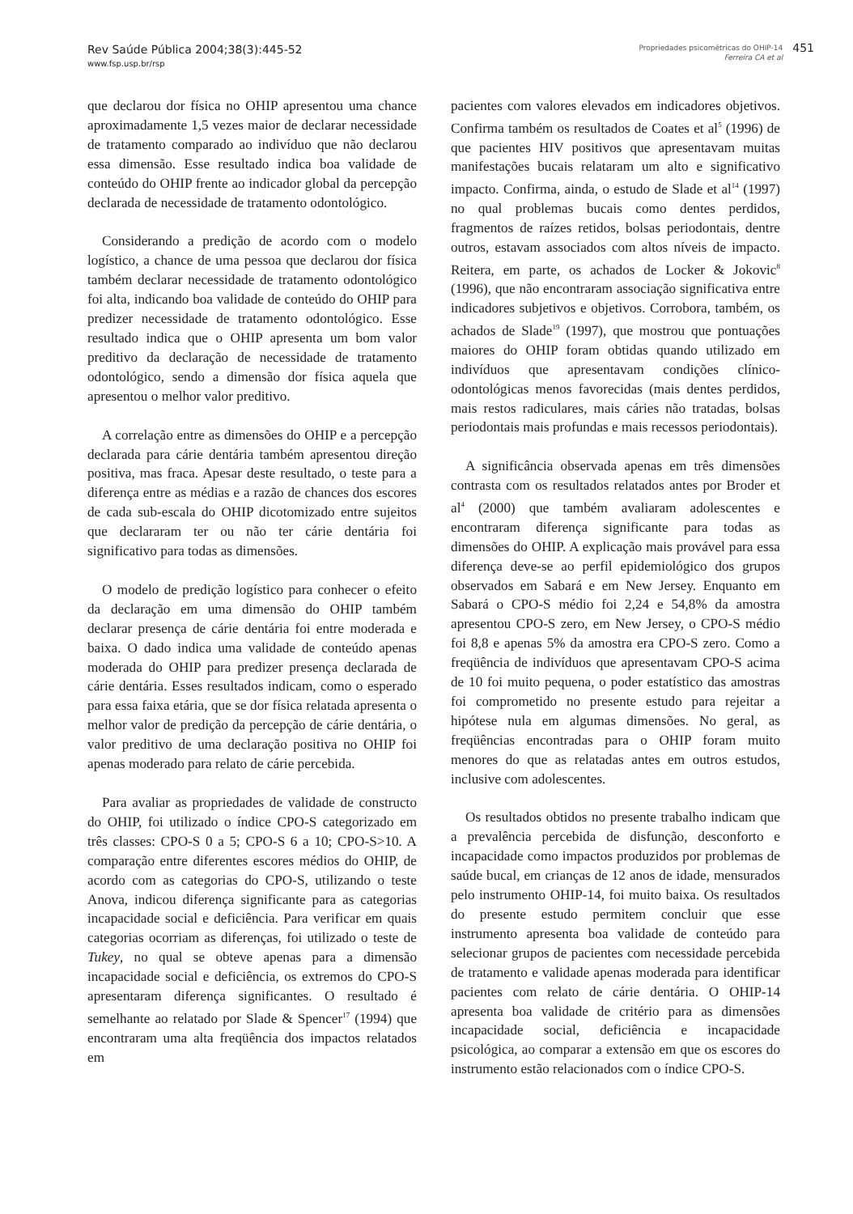Rev Saúde Pública 2004;38(3):445-52
www.fsp.usp.br/rsp
Propriedades psicométricas do OHIP-14
Ferreira CA et al
451
que declarou dor física no OHIP apresentou uma chance aproximadamente 1,5 vezes maior de declarar necessidade de tratamento comparado ao indivíduo que não declarou essa dimensão. Esse resultado indica boa validade de conteúdo do OHIP frente ao indicador global da percepção declarada de necessidade de tratamento odontológico.
Considerando a predição de acordo com o modelo logístico, a chance de uma pessoa que declarou dor física também declarar necessidade de tratamento odontológico foi alta, indicando boa validade de conteúdo do OHIP para predizer necessidade de tratamento odontológico. Esse resultado indica que o OHIP apresenta um bom valor preditivo da declaração de necessidade de tratamento odontológico, sendo a dimensão dor física aquela que apresentou o melhor valor preditivo.
A correlação entre as dimensões do OHIP e a percepção declarada para cárie dentária também apresentou direção positiva, mas fraca. Apesar deste resultado, o teste para a diferença entre as médias e a razão de chances dos escores de cada sub-escala do OHIP dicotomizado entre sujeitos que declararam ter ou não ter cárie dentária foi significativo para todas as dimensões.
O modelo de predição logístico para conhecer o efeito da declaração em uma dimensão do OHIP também declarar presença de cárie dentária foi entre moderada e baixa. O dado indica uma validade de conteúdo apenas moderada do OHIP para predizer presença declarada de cárie dentária. Esses resultados indicam, como o esperado para essa faixa etária, que se dor física relatada apresenta o melhor valor de predição da percepção de cárie dentária, o valor preditivo de uma declaração positiva no OHIP foi apenas moderado para relato de cárie percebida.
Para avaliar as propriedades de validade de constructo do OHIP, foi utilizado o índice CPO-S categorizado em três classes: CPO-S 0 a 5; CPO-S 6 a 10; CPO-S>10. A comparação entre diferentes escores médios do OHIP, de acordo com as categorias do CPO-S, utilizando o teste Anova, indicou diferença significante para as categorias incapacidade social e deficiência. Para verificar em quais categorias ocorriam as diferenças, foi utilizado o teste de Tukey, no qual se obteve apenas para a dimensão incapacidade social e deficiência, os extremos do CPO-S apresentaram diferença significantes. O resultado é semelhante ao relatado por Slade & Spencer<sup>17</sup> (1994) que encontraram uma alta freqüência dos impactos relatados em
pacientes com valores elevados em indicadores objetivos. Confirma também os resultados de Coates et al<sup>5</sup> (1996) de que pacientes HIV positivos que apresentavam muitas manifestações bucais relataram um alto e significativo impacto. Confirma, ainda, o estudo de Slade et al<sup>14</sup> (1997) no qual problemas bucais como dentes perdidos, fragmentos de raízes retidos, bolsas periodontais, dentre outros, estavam associados com altos níveis de impacto. Reitera, em parte, os achados de Locker & Jokovic<sup>8</sup> (1996), que não encontraram associação significativa entre indicadores subjetivos e objetivos. Corrobora, também, os achados de Slade<sup>19</sup> (1997), que mostrou que pontuações maiores do OHIP foram obtidas quando utilizado em indivíduos que apresentavam condições clínico-odontológicas menos favorecidas (mais dentes perdidos, mais restos radiculares, mais cáries não tratadas, bolsas periodontais mais profundas e mais recessos periodontais).
A significância observada apenas em três dimensões contrasta com os resultados relatados antes por Broder et al<sup>4</sup> (2000) que também avaliaram adolescentes e encontraram diferença significante para todas as dimensões do OHIP. A explicação mais provável para essa diferença deve-se ao perfil epidemiológico dos grupos observados em Sabará e em New Jersey. Enquanto em Sabará o CPO-S médio foi 2,24 e 54,8% da amostra apresentou CPO-S zero, em New Jersey, o CPO-S médio foi 8,8 e apenas 5% da amostra era CPO-S zero. Como a freqüência de indivíduos que apresentavam CPO-S acima de 10 foi muito pequena, o poder estatístico das amostras foi comprometido no presente estudo para rejeitar a hipótese nula em algumas dimensões. No geral, as freqüências encontradas para o OHIP foram muito menores do que as relatadas antes em outros estudos, inclusive com adolescentes.
Os resultados obtidos no presente trabalho indicam que a prevalência percebida de disfunção, desconforto e incapacidade como impactos produzidos por problemas de saúde bucal, em crianças de 12 anos de idade, mensurados pelo instrumento OHIP-14, foi muito baixa. Os resultados do presente estudo permitem concluir que esse instrumento apresenta boa validade de conteúdo para selecionar grupos de pacientes com necessidade percebida de tratamento e validade apenas moderada para identificar pacientes com relato de cárie dentária. O OHIP-14 apresenta boa validade de critério para as dimensões incapacidade social, deficiência e incapacidade psicológica, ao comparar a extensão em que os escores do instrumento estão relacionados com o índice CPO-S.